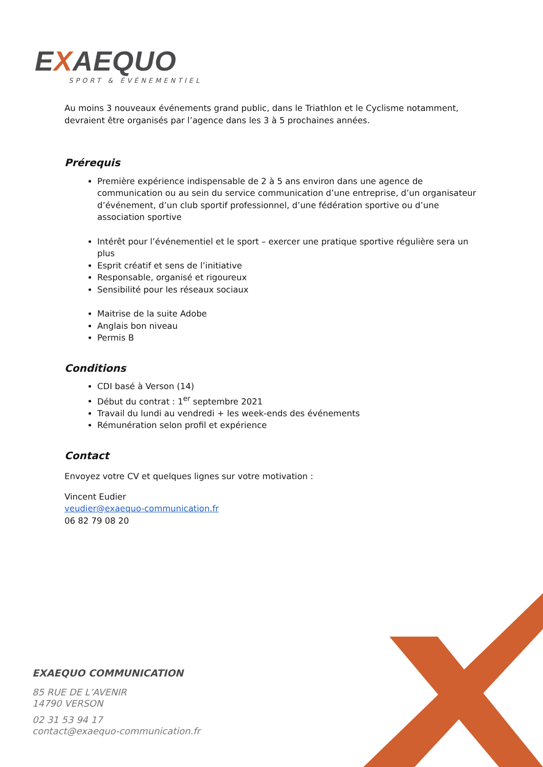EXAEQUO
SPORT & ÉVÉNEMENTIEL
Au moins 3 nouveaux événements grand public, dans le Triathlon et le Cyclisme notamment, devraient être organisés par l’agence dans les 3 à 5 prochaines années.
Prérequis
Première expérience indispensable de 2 à 5 ans environ dans une agence de communication ou au sein du service communication d’une entreprise, d’un organisateur d’événement, d’un club sportif professionnel, d’une fédération sportive ou d’une association sportive
Intérêt pour l’événementiel et le sport – exercer une pratique sportive régulière sera un plus
Esprit créatif et sens de l’initiative
Responsable, organisé et rigoureux
Sensibilité pour les réseaux sociaux
Maitrise de la suite Adobe
Anglais bon niveau
Permis B
Conditions
CDI basé à Verson (14)
Début du contrat : 1<sup>er</sup> septembre 2021
Travail du lundi au vendredi + les week-ends des événements
Rémunération selon profil et expérience
Contact
Envoyez votre CV et quelques lignes sur votre motivation :
Vincent Eudier
veudier@exaequo-communication.fr
06 82 79 08 20
EXAEQUO COMMUNICATION
85 RUE DE L’AVENIR
14790 VERSON
02 31 53 94 17
contact@exaequo-communication.fr